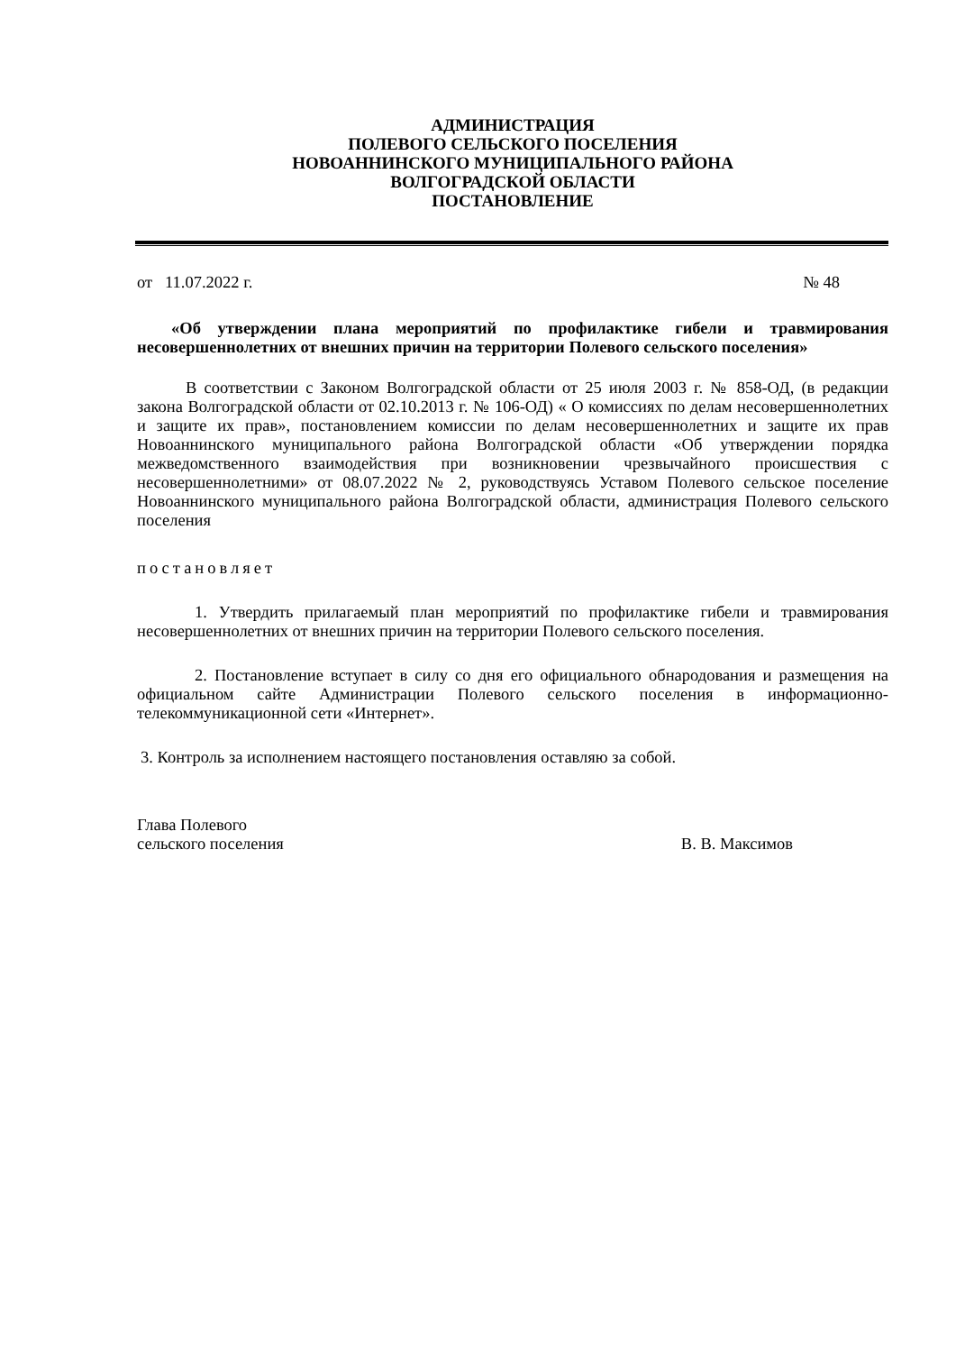АДМИНИСТРАЦИЯ
ПОЛЕВОГО СЕЛЬСКОГО ПОСЕЛЕНИЯ
НОВОАННИНСКОГО МУНИЦИПАЛЬНОГО РАЙОНА
ВОЛГОГРАДСКОЙ ОБЛАСТИ
ПОСТАНОВЛЕНИЕ
от 11.07.2022 г. № 48
«Об утверждении плана мероприятий по профилактике гибели и травмирования несовершеннолетних от внешних причин на территории Полевого сельского поселения»
В соответствии с Законом Волгоградской области от 25 июля 2003 г. № 858-ОД, (в редакции закона Волгоградской области от 02.10.2013 г. № 106-ОД) « О комиссиях по делам несовершеннолетних и защите их прав», постановлением комиссии по делам несовершеннолетних и защите их прав Новоаннинского муниципального района Волгоградской области «Об утверждении порядка межведомственного взаимодействия при возникновении чрезвычайного происшествия с несовершеннолетними» от 08.07.2022 № 2, руководствуясь Уставом Полевого сельское поселение Новоаннинского муниципального района Волгоградской области, администрация Полевого сельского поселения
постановляет
1. Утвердить прилагаемый план мероприятий по профилактике гибели и травмирования несовершеннолетних от внешних причин на территории Полевого сельского поселения.
2. Постановление вступает в силу со дня его официального обнародования и размещения на официальном сайте Администрации Полевого сельского поселения в информационно-телекоммуникационной сети «Интернет».
3. Контроль за исполнением настоящего постановления оставляю за собой.
Глава Полевого
сельского поселения В. В. Максимов